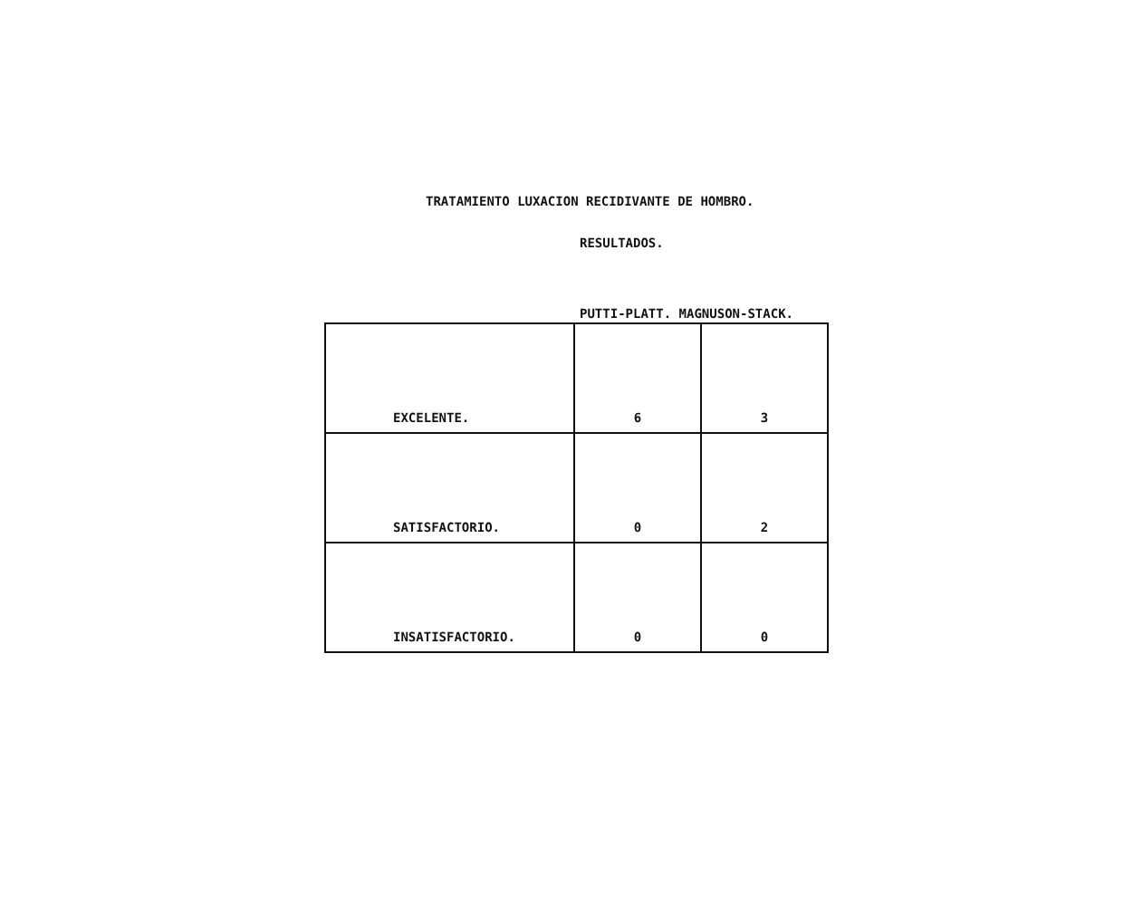TRATAMIENTO LUXACION RECIDIVANTE DE HOMBRO.
RESULTADOS.
PUTTI-PLATT. MAGNUSON-STACK.
| EXCELENTE. | 6 | 3 |
| SATISFACTORIO. | 0 | 2 |
| INSATISFACTORIO. | 0 | 0 |